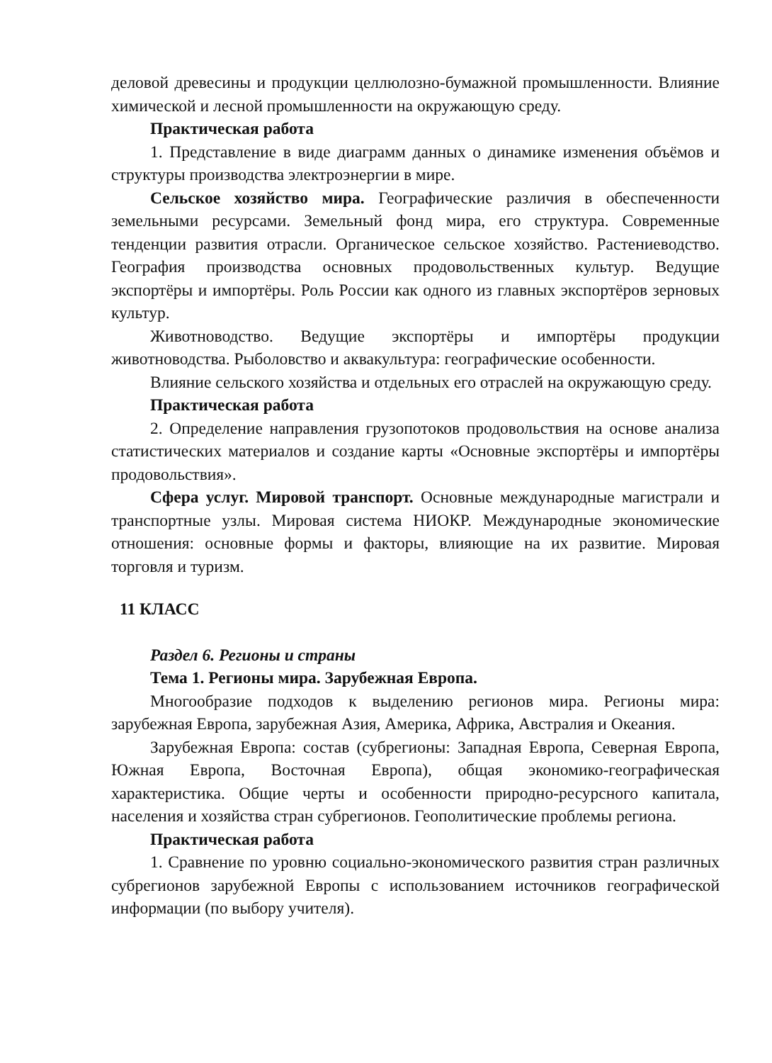деловой древесины и продукции целлюлозно-бумажной промышленности. Влияние химической и лесной промышленности на окружающую среду.
Практическая работа
1. Представление в виде диаграмм данных о динамике изменения объёмов и структуры производства электроэнергии в мире.
Сельское хозяйство мира. Географические различия в обеспеченности земельными ресурсами. Земельный фонд мира, его структура. Современные тенденции развития отрасли. Органическое сельское хозяйство. Растениеводство. География производства основных продовольственных культур. Ведущие экспортёры и импортёры. Роль России как одного из главных экспортёров зерновых культур.
Животноводство. Ведущие экспортёры и импортёры продукции животноводства. Рыболовство и аквакультура: географические особенности.
Влияние сельского хозяйства и отдельных его отраслей на окружающую среду.
Практическая работа
2. Определение направления грузопотоков продовольствия на основе анализа статистических материалов и создание карты «Основные экспортёры и импортёры продовольствия».
Сфера услуг. Мировой транспорт. Основные международные магистрали и транспортные узлы. Мировая система НИОКР. Международные экономические отношения: основные формы и факторы, влияющие на их развитие. Мировая торговля и туризм.
11 КЛАСС
Раздел 6. Регионы и страны
Тема 1. Регионы мира. Зарубежная Европа.
Многообразие подходов к выделению регионов мира. Регионы мира: зарубежная Европа, зарубежная Азия, Америка, Африка, Австралия и Океания.
Зарубежная Европа: состав (субрегионы: Западная Европа, Северная Европа, Южная Европа, Восточная Европа), общая экономико-географическая характеристика. Общие черты и особенности природно-ресурсного капитала, населения и хозяйства стран субрегионов. Геополитические проблемы региона.
Практическая работа
1. Сравнение по уровню социально-экономического развития стран различных субрегионов зарубежной Европы с использованием источников географической информации (по выбору учителя).